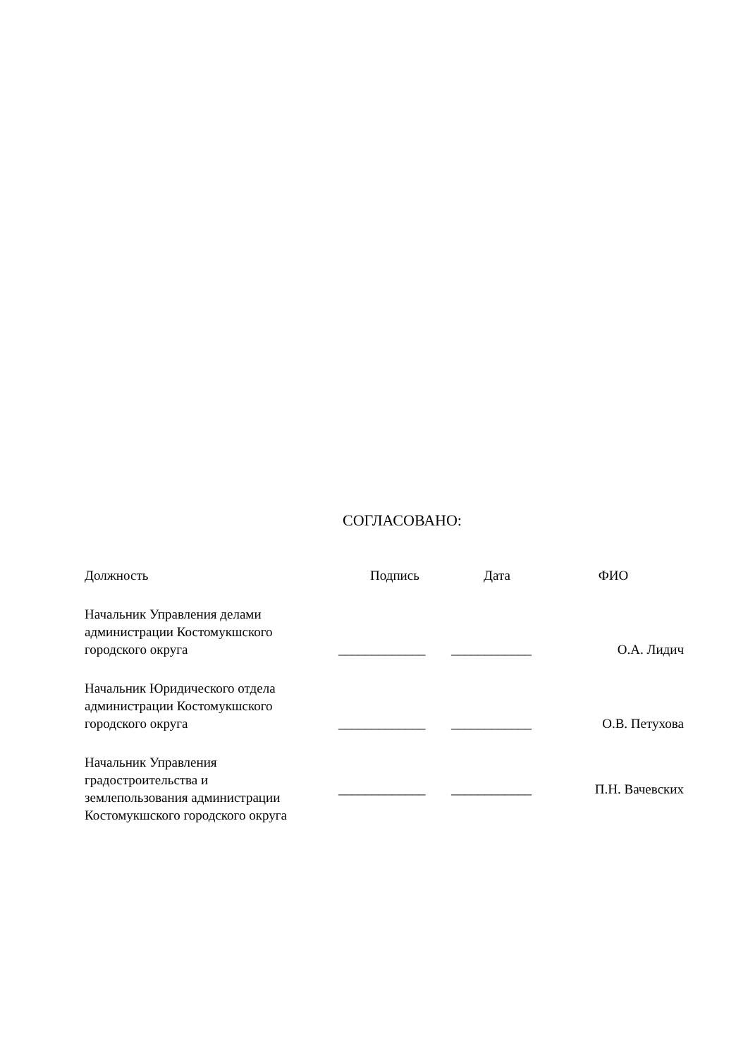СОГЛАСОВАНО:
| Должность | Подпись | Дата | ФИО |
| --- | --- | --- | --- |
| Начальник Управления делами администрации Костомукшского городского округа | _____________ | ____________ | О.А. Лидич |
| Начальник Юридического отдела администрации Костомукшского городского округа | _____________ | ____________ | О.В. Петухова |
| Начальник Управления градостроительства и землепользования администрации Костомукшского городского округа | _____________ | ____________ | П.Н. Вачевских |